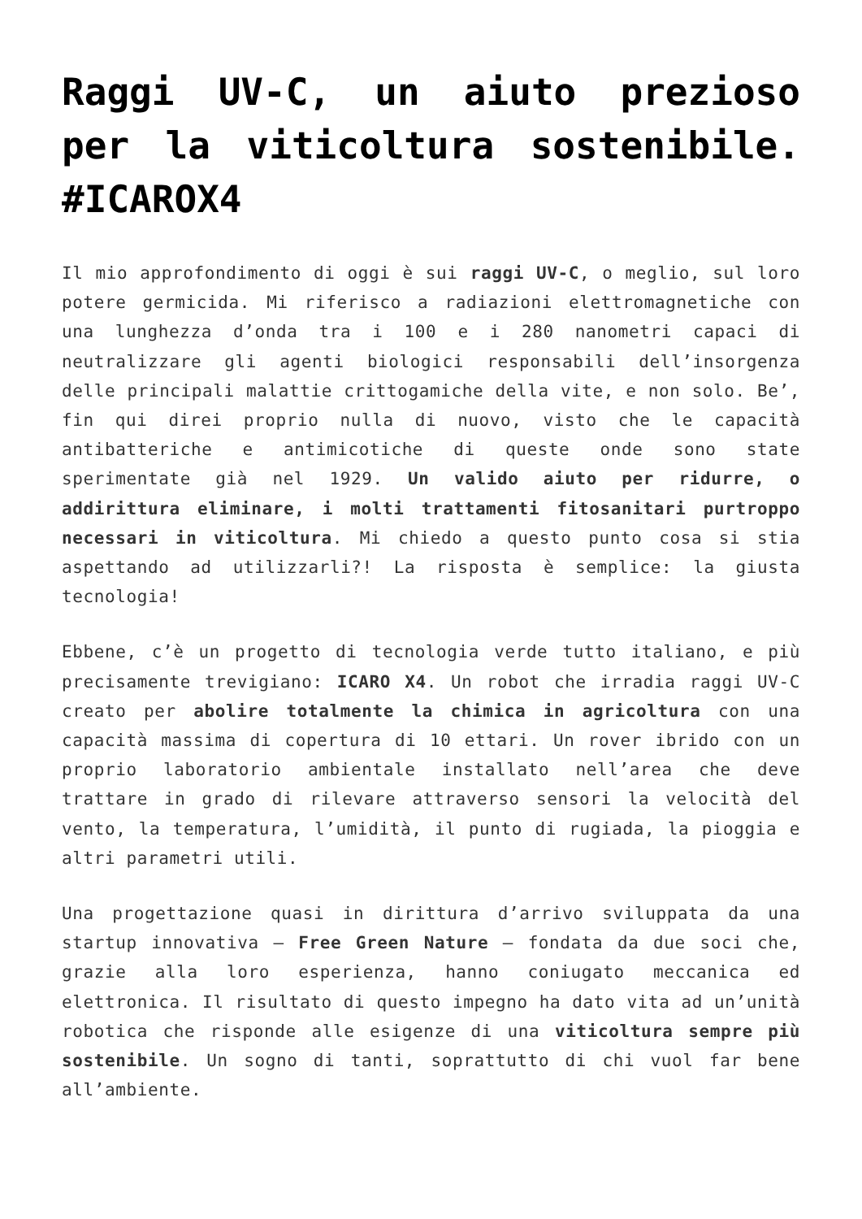Raggi UV-C, un aiuto prezioso per la viticoltura sostenibile. #ICAROX4
Il mio approfondimento di oggi è sui raggi UV-C, o meglio, sul loro potere germicida. Mi riferisco a radiazioni elettromagnetiche con una lunghezza d’onda tra i 100 e i 280 nanometri capaci di neutralizzare gli agenti biologici responsabili dell’insorgenza delle principali malattie crittogamiche della vite, e non solo. Be’, fin qui direi proprio nulla di nuovo, visto che le capacità antibatteriche e antimicotiche di queste onde sono state sperimentate già nel 1929. Un valido aiuto per ridurre, o addirittura eliminare, i molti trattamenti fitosanitari purtroppo necessari in viticoltura. Mi chiedo a questo punto cosa si stia aspettando ad utilizzarli?! La risposta è semplice: la giusta tecnologia!
Ebbene, c’è un progetto di tecnologia verde tutto italiano, e più precisamente trevigiano: ICARO X4. Un robot che irradia raggi UV-C creato per abolire totalmente la chimica in agricoltura con una capacità massima di copertura di 10 ettari. Un rover ibrido con un proprio laboratorio ambientale installato nell’area che deve trattare in grado di rilevare attraverso sensori la velocità del vento, la temperatura, l’umidità, il punto di rugiada, la pioggia e altri parametri utili.
Una progettazione quasi in dirittura d’arrivo sviluppata da una startup innovativa – Free Green Nature – fondata da due soci che, grazie alla loro esperienza, hanno coniugato meccanica ed elettronica. Il risultato di questo impegno ha dato vita ad un’unità robotica che risponde alle esigenze di una viticoltura sempre più sostenibile. Un sogno di tanti, soprattutto di chi vuol far bene all’ambiente.